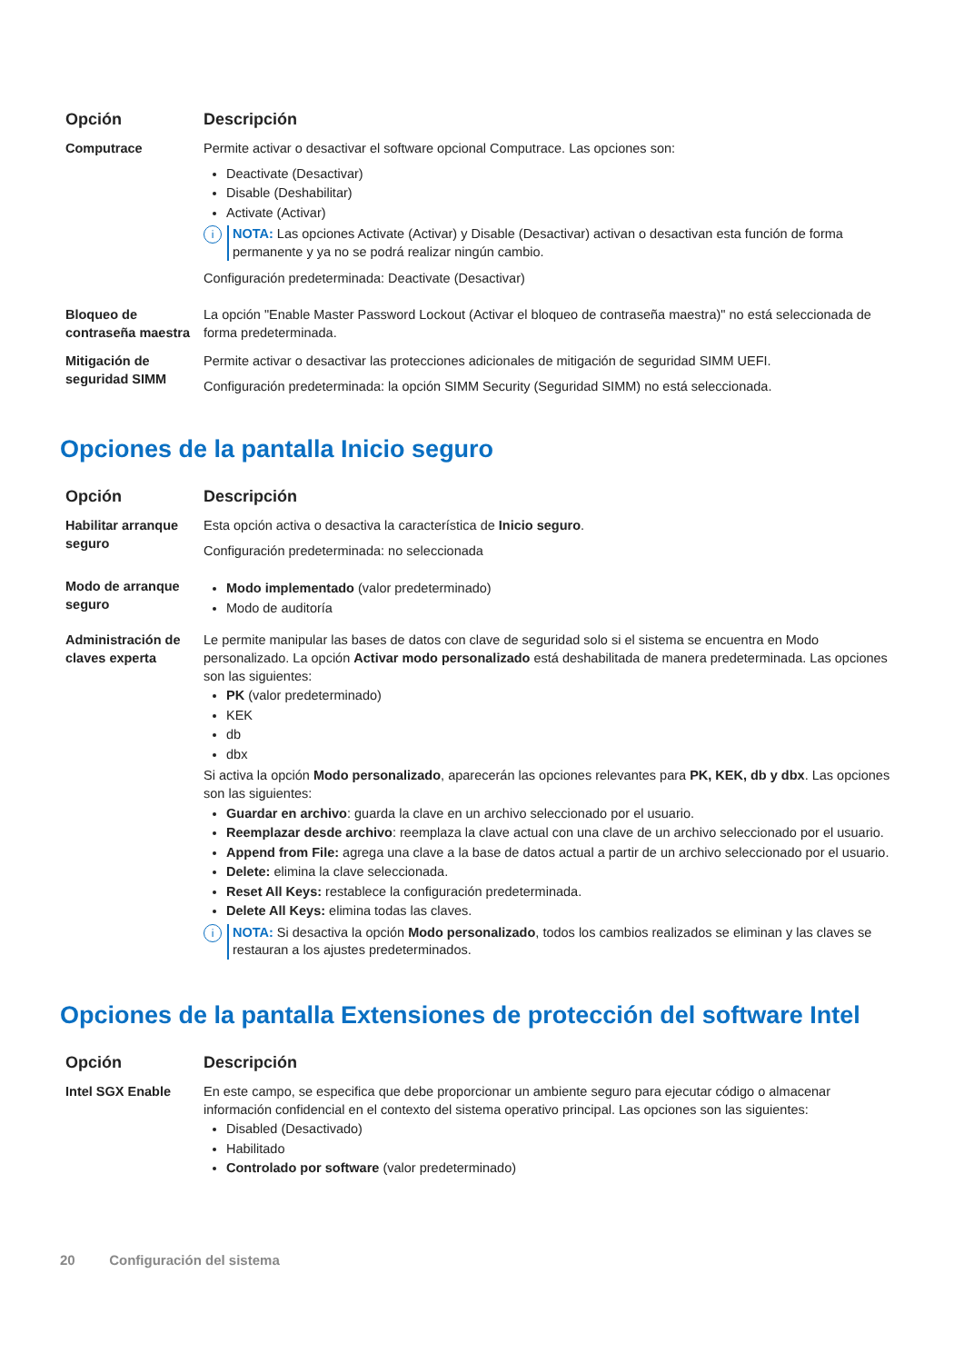| Opción | Descripción |
| --- | --- |
| Computrace | Permite activar o desactivar el software opcional Computrace. Las opciones son: Deactivate (Desactivar) Disable (Deshabilitar) Activate (Activar) i NOTA: Las opciones Activate (Activar) y Disable (Desactivar) activan o desactivan esta función de forma permanente y ya no se podrá realizar ningún cambio. Configuración predeterminada: Deactivate (Desactivar) |
| Bloqueo de contraseña maestra | La opción "Enable Master Password Lockout (Activar el bloqueo de contraseña maestra)" no está seleccionada de forma predeterminada. |
| Mitigación de seguridad SIMM | Permite activar o desactivar las protecciones adicionales de mitigación de seguridad SIMM UEFI. Configuración predeterminada: la opción SIMM Security (Seguridad SIMM) no está seleccionada. |
Opciones de la pantalla Inicio seguro
| Opción | Descripción |
| --- | --- |
| Habilitar arranque seguro | Esta opción activa o desactiva la característica de Inicio seguro . Configuración predeterminada: no seleccionada |
| Modo de arranque seguro | Modo implementado (valor predeterminado) Modo de auditoría |
| Administración de claves experta | Le permite manipular las bases de datos con clave de seguridad solo si el sistema se encuentra en Modo personalizado. La opción Activar modo personalizado está deshabilitada de manera predeterminada. Las opciones son las siguientes: PK (valor predeterminado) KEK db dbx Si activa la opción Modo personalizado , aparecerán las opciones relevantes para PK, KEK, db y dbx . Las opciones son las siguientes: Guardar en archivo : guarda la clave en un archivo seleccionado por el usuario. Reemplazar desde archivo : reemplaza la clave actual con una clave de un archivo seleccionado por el usuario. Append from File: agrega una clave a la base de datos actual a partir de un archivo seleccionado por el usuario. Delete: elimina la clave seleccionada. Reset All Keys: restablece la configuración predeterminada. Delete All Keys: elimina todas las claves. i NOTA: Si desactiva la opción Modo personalizado , todos los cambios realizados se eliminan y las claves se restauran a los ajustes predeterminados. |
Opciones de la pantalla Extensiones de protección del software Intel
| Opción | Descripción |
| --- | --- |
| Intel SGX Enable | En este campo, se especifica que debe proporcionar un ambiente seguro para ejecutar código o almacenar información confidencial en el contexto del sistema operativo principal. Las opciones son las siguientes: Disabled (Desactivado) Habilitado Controlado por software (valor predeterminado) |
20 Configuración del sistema